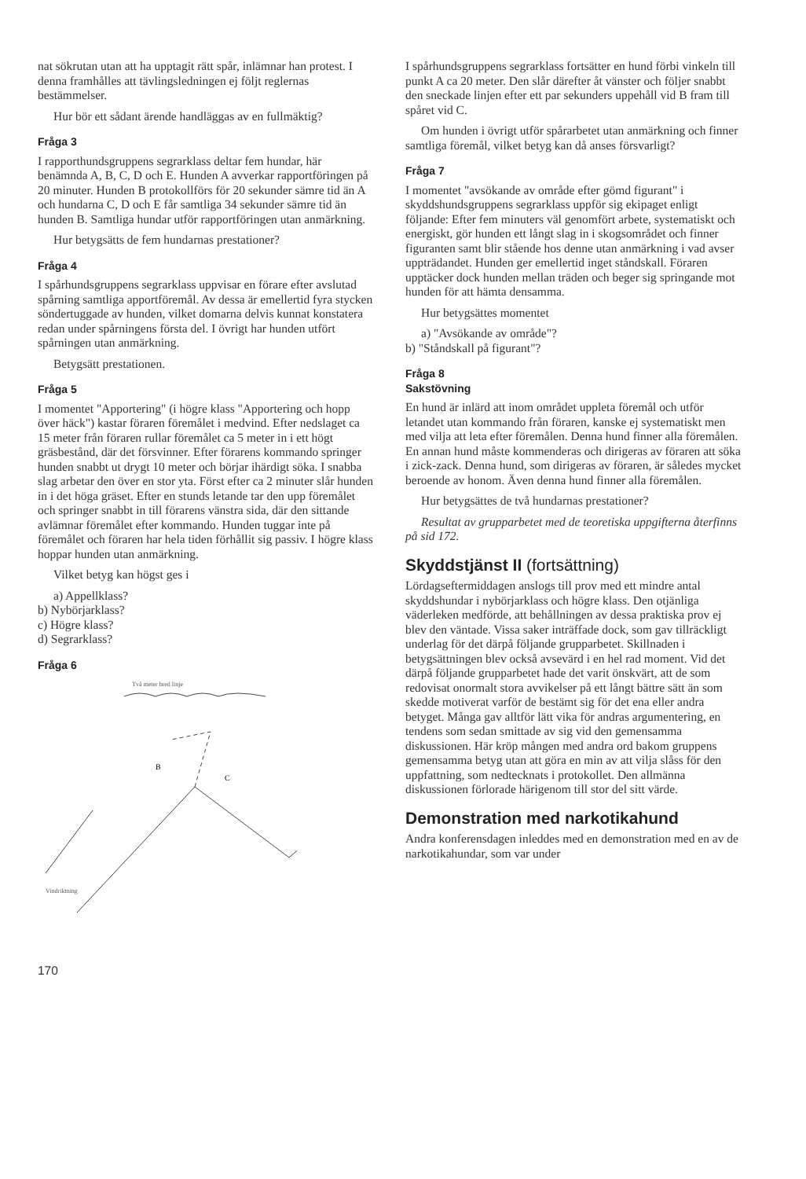nat sökrutan utan att ha upptagit rätt spår, inlämnar han protest. I denna framhålles att tävlingsledningen ej följt reglernas bestämmelser.
Hur bör ett sådant ärende handläggas av en fullmäktig?
Fråga 3
I rapporthundsgruppens segrarklass deltar fem hundar, här benämnda A, B, C, D och E. Hunden A avverkar rapportföringen på 20 minuter. Hunden B protokollförs för 20 sekunder sämre tid än A och hundarna C, D och E får samtliga 34 sekunder sämre tid än hunden B. Samtliga hundar utför rapportföringen utan anmärkning.
Hur betygsätts de fem hundarnas prestationer?
Fråga 4
I spårhundsgruppens segrarklass uppvisar en förare efter avslutad spårning samtliga apportföremål. Av dessa är emellertid fyra stycken söndertuggade av hunden, vilket domarna delvis kunnat konstatera redan under spårningens första del. I övrigt har hunden utfört spårningen utan anmärkning.
Betygsätt prestationen.
Fråga 5
I momentet "Apportering" (i högre klass "Apportering och hopp över häck") kastar föraren föremålet i medvind. Efter nedslaget ca 15 meter från föraren rullar föremålet ca 5 meter in i ett högt gräsbestånd, där det försvinner. Efter förarens kommando springer hunden snabbt ut drygt 10 meter och börjar ihärdigt söka. I snabba slag arbetar den över en stor yta. Först efter ca 2 minuter slår hunden in i det höga gräset. Efter en stunds letande tar den upp föremålet och springer snabbt in till förarens vänstra sida, där den sittande avlämnar föremålet efter kommando. Hunden tuggar inte på föremålet och föraren har hela tiden förhållit sig passiv. I högre klass hoppar hunden utan anmärkning.
Vilket betyg kan högst ges i
a) Appellklass?
b) Nybörjarklass?
c) Högre klass?
d) Segrarklass?
Fråga 6
Två meter bred linje
B
C
Vindriktning
170
I spårhundsgruppens segrarklass fortsätter en hund förbi vinkeln till punkt A ca 20 meter. Den slår därefter åt vänster och följer snabbt den sneckade linjen efter ett par sekunders uppehåll vid B fram till spåret vid C.
Om hunden i övrigt utför spårarbetet utan anmärkning och finner samtliga föremål, vilket betyg kan då anses försvarligt?
Fråga 7
I momentet "avsökande av område efter gömd figurant" i skyddshundsgruppens segrarklass uppför sig ekipaget enligt följande: Efter fem minuters väl genomfört arbete, systematiskt och energiskt, gör hunden ett långt slag in i skogsområdet och finner figuranten samt blir stående hos denne utan anmärkning i vad avser uppträdandet. Hunden ger emellertid inget ståndskall. Föraren upptäcker dock hunden mellan träden och beger sig springande mot hunden för att hämta densamma.
Hur betygsättes momentet
a) "Avsökande av område"?
b) "Ståndskall på figurant"?
Fråga 8
Sakstövning
En hund är inlärd att inom området uppleta föremål och utför letandet utan kommando från föraren, kanske ej systematiskt men med vilja att leta efter föremålen. Denna hund finner alla föremålen. En annan hund måste kommenderas och dirigeras av föraren att söka i zick-zack. Denna hund, som dirigeras av föraren, är således mycket beroende av honom. Även denna hund finner alla föremålen.
Hur betygsättes de två hundarnas prestationer?
Resultat av grupparbetet med de teoretiska uppgifterna återfinns på sid 172.
Skyddstjänst II (fortsättning)
Lördagseftermiddagen anslogs till prov med ett mindre antal skyddshundar i nybörjarklass och högre klass. Den otjänliga väderleken medförde, att behållningen av dessa praktiska prov ej blev den väntade. Vissa saker inträffade dock, som gav tillräckligt underlag för det därpå följande grupparbetet. Skillnaden i betygsättningen blev också avsevärd i en hel rad moment. Vid det därpå följande grupparbetet hade det varit önskvärt, att de som redovisat onormalt stora avvikelser på ett långt bättre sätt än som skedde motiverat varför de bestämt sig för det ena eller andra betyget. Många gav alltför lätt vika för andras argumentering, en tendens som sedan smittade av sig vid den gemensamma diskussionen. Här kröp mången med andra ord bakom gruppens gemensamma betyg utan att göra en min av att vilja slåss för den uppfattning, som nedtecknats i protokollet. Den allmänna diskussionen förlorade härigenom till stor del sitt värde.
Demonstration med narkotikahund
Andra konferensdagen inleddes med en demonstration med en av de narkotikahundar, som var under